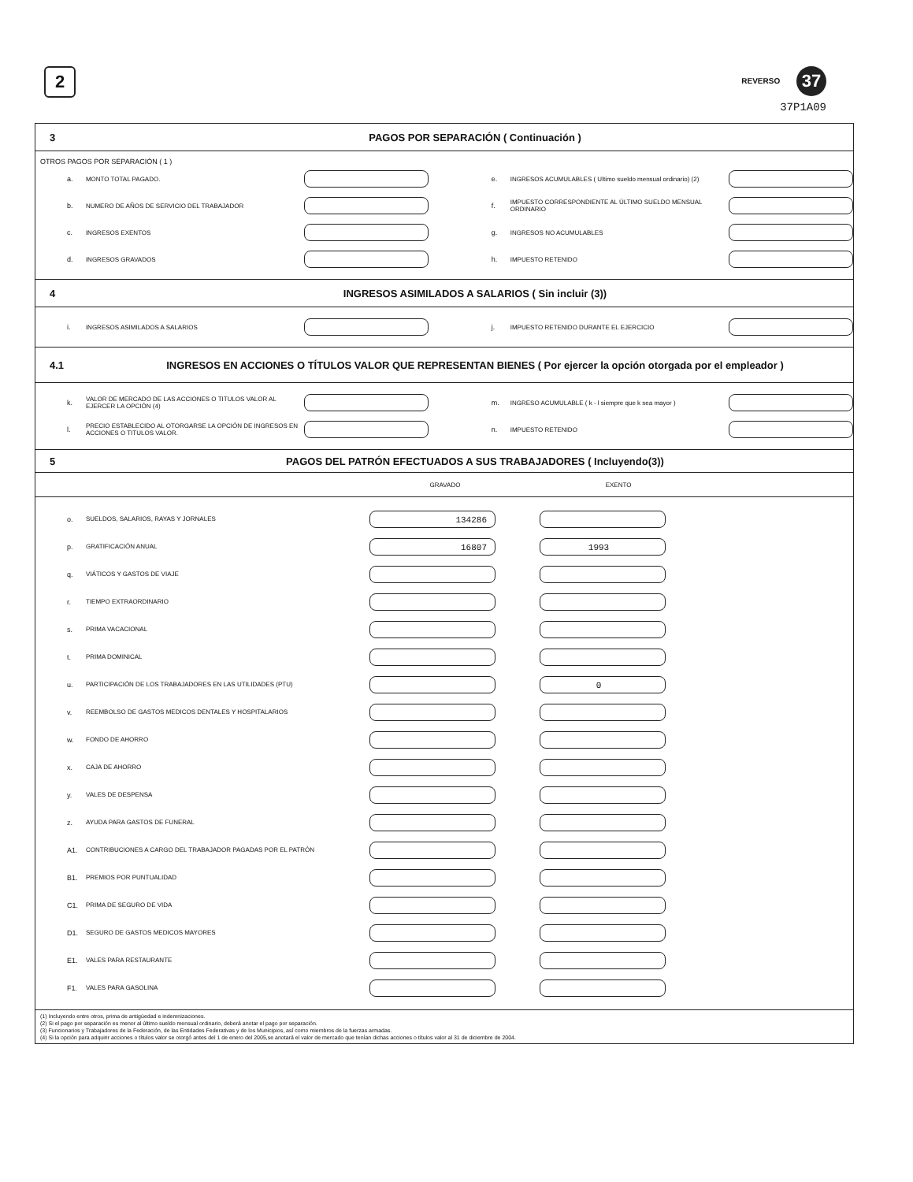2
REVERSO 37
37P1A09
3
PAGOS POR SEPARACIÓN ( Continuación )
OTROS PAGOS POR SEPARACIÓN ( 1 )
a. MONTO TOTAL PAGADO. e. INGRESOS ACUMULABLES ( Ultimo sueldo mensual ordinario) (2)
b. NUMERO DE AÑOS DE SERVICIO DEL TRABAJADOR f. IMPUESTO CORRESPONDIENTE AL ÚLTIMO SUELDO MENSUAL ORDINARIO
c. INGRESOS EXENTOS g. INGRESOS NO ACUMULABLES
d. INGRESOS GRAVADOS h. IMPUESTO RETENIDO
4
INGRESOS ASIMILADOS A SALARIOS ( Sin incluir (3))
i. INGRESOS ASIMILADOS A SALARIOS j. IMPUESTO RETENIDO DURANTE EL EJERCICIO
4.1
INGRESOS EN ACCIONES O TÍTULOS VALOR QUE REPRESENTAN BIENES ( Por ejercer la opción otorgada por el empleador )
k. VALOR DE MERCADO DE LAS ACCIONES O TITULOS VALOR AL EJERCER LA OPCIÓN (4) m. INGRESO ACUMULABLE ( k - l siempre que k sea mayor )
l. PRECIO ESTABLECIDO AL OTORGARSE LA OPCIÓN DE INGRESOS EN ACCIONES O TITULOS VALOR. n. IMPUESTO RETENIDO
5
PAGOS DEL PATRÓN EFECTUADOS A SUS TRABAJADORES ( Incluyendo(3))
GRAVADO EXENTO
o. SUELDOS, SALARIOS, RAYAS Y JORNALES 134286
p. GRATIFICACIÓN ANUAL 16807 1993
q. VIÁTICOS Y GASTOS DE VIAJE
r. TIEMPO EXTRAORDINARIO
s. PRIMA VACACIONAL
t. PRIMA DOMINICAL
u. PARTICIPACIÓN DE LOS TRABAJADORES EN LAS UTILIDADES (PTU) 0
v. REEMBOLSO DE GASTOS MEDICOS DENTALES Y HOSPITALARIOS
w. FONDO DE AHORRO
x. CAJA DE AHORRO
y. VALES DE DESPENSA
z. AYUDA PARA GASTOS DE FUNERAL
A1. CONTRIBUCIONES A CARGO DEL TRABAJADOR PAGADAS POR EL PATRÓN
B1. PREMIOS POR PUNTUALIDAD
C1. PRIMA DE SEGURO DE VIDA
D1. SEGURO DE GASTOS MEDICOS MAYORES
E1. VALES PARA RESTAURANTE
F1. VALES PARA GASOLINA
(1) Incluyendo entre otros, prima de antigüedad e indemnizaciones.
(2) Si el pago por separación es menor al último sueldo mensual ordinario, deberá anotar el pago por separación.
(3) Funcionarios y Trabajadores de la Federación, de las Entidades Federativas y de los Municipios, así como miembros de la fuerzas armadas.
(4) Si la opción para adquirir acciones o títulos valor se otorgó antes del 1 de enero del 2005,se anotará el valor de mercado que tenían dichas acciones o títulos valor al 31 de diciembre de 2004.